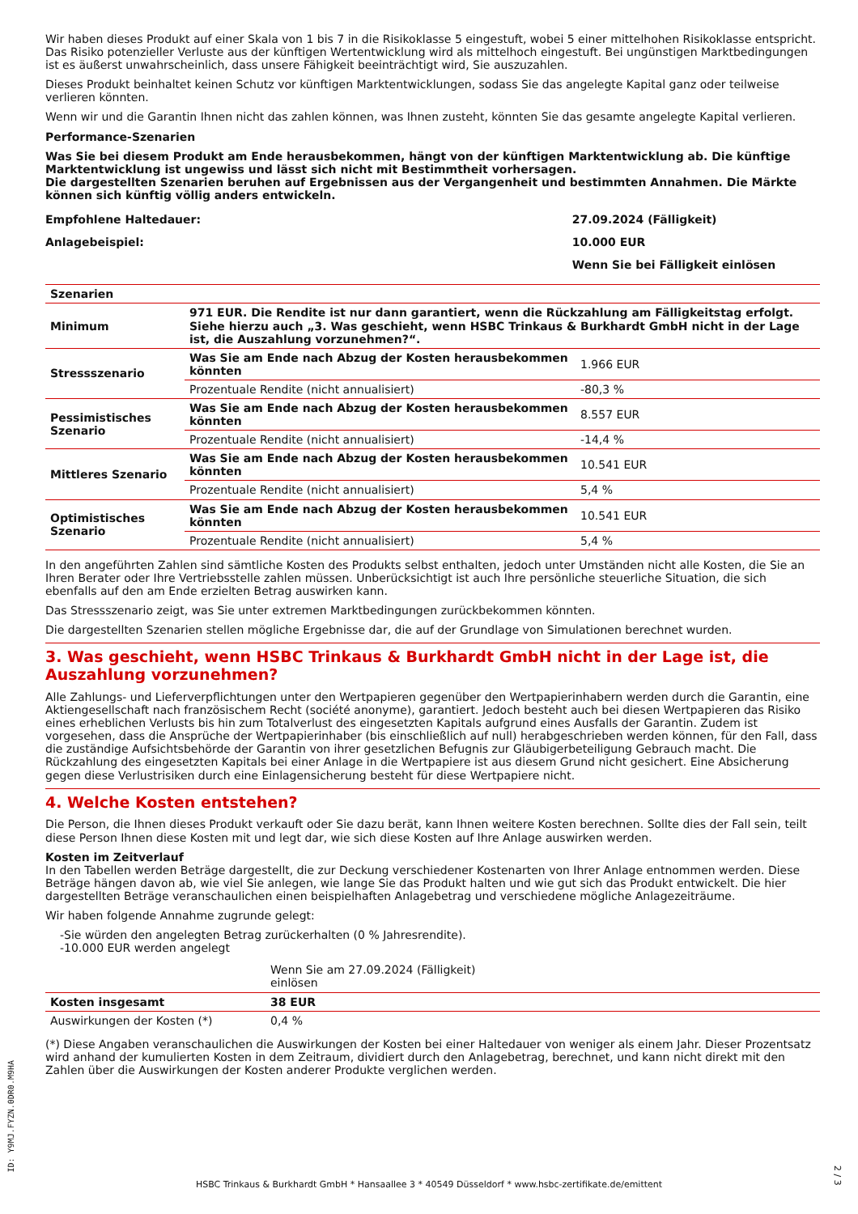Wir haben dieses Produkt auf einer Skala von 1 bis 7 in die Risikoklasse 5 eingestuft, wobei 5 einer mittelhohen Risikoklasse entspricht. Das Risiko potenzieller Verluste aus der künftigen Wertentwicklung wird als mittelhoch eingestuft. Bei ungünstigen Marktbedingungen ist es äußerst unwahrscheinlich, dass unsere Fähigkeit beeinträchtigt wird, Sie auszuzahlen.
Dieses Produkt beinhaltet keinen Schutz vor künftigen Marktentwicklungen, sodass Sie das angelegte Kapital ganz oder teilweise verlieren könnten.
Wenn wir und die Garantin Ihnen nicht das zahlen können, was Ihnen zusteht, könnten Sie das gesamte angelegte Kapital verlieren.
Performance-Szenarien
Was Sie bei diesem Produkt am Ende herausbekommen, hängt von der künftigen Marktentwicklung ab. Die künftige Marktentwicklung ist ungewiss und lässt sich nicht mit Bestimmtheit vorhersagen.
Die dargestellten Szenarien beruhen auf Ergebnissen aus der Vergangenheit und bestimmten Annahmen. Die Märkte können sich künftig völlig anders entwickeln.
| Empfohlene Haltedauer: | 27.09.2024 (Fälligkeit) |
| Anlagebeispiel: | 10.000 EUR |
| | Wenn Sie bei Fälligkeit einlösen |
| Szenarien | | |
| --- | --- | --- |
| Minimum | 971 EUR. Die Rendite ist nur dann garantiert, wenn die Rückzahlung am Fälligkeitstag erfolgt. Siehe hierzu auch „3. Was geschieht, wenn HSBC Trinkaus & Burkhardt GmbH nicht in der Lage ist, die Auszahlung vorzunehmen?“. | |
| Stressszenario | Was Sie am Ende nach Abzug der Kosten herausbekommen könnten | 1.966 EUR |
| | Prozentuale Rendite (nicht annualisiert) | -80,3 % |
| Pessimistisches Szenario | Was Sie am Ende nach Abzug der Kosten herausbekommen könnten | 8.557 EUR |
| | Prozentuale Rendite (nicht annualisiert) | -14,4 % |
| Mittleres Szenario | Was Sie am Ende nach Abzug der Kosten herausbekommen könnten | 10.541 EUR |
| | Prozentuale Rendite (nicht annualisiert) | 5,4 % |
| Optimistisches Szenario | Was Sie am Ende nach Abzug der Kosten herausbekommen könnten | 10.541 EUR |
| | Prozentuale Rendite (nicht annualisiert) | 5,4 % |
In den angeführten Zahlen sind sämtliche Kosten des Produkts selbst enthalten, jedoch unter Umständen nicht alle Kosten, die Sie an Ihren Berater oder Ihre Vertriebsstelle zahlen müssen. Unberücksichtigt ist auch Ihre persönliche steuerliche Situation, die sich ebenfalls auf den am Ende erzielten Betrag auswirken kann.
Das Stressszenario zeigt, was Sie unter extremen Marktbedingungen zurückbekommen könnten.
Die dargestellten Szenarien stellen mögliche Ergebnisse dar, die auf der Grundlage von Simulationen berechnet wurden.
3. Was geschieht, wenn HSBC Trinkaus & Burkhardt GmbH nicht in der Lage ist, die Auszahlung vorzunehmen?
Alle Zahlungs- und Lieferverpflichtungen unter den Wertpapieren gegenüber den Wertpapierinhabern werden durch die Garantin, eine Aktiengesellschaft nach französischem Recht (société anonyme), garantiert. Jedoch besteht auch bei diesen Wertpapieren das Risiko eines erheblichen Verlusts bis hin zum Totalverlust des eingesetzten Kapitals aufgrund eines Ausfalls der Garantin. Zudem ist vorgesehen, dass die Ansprüche der Wertpapierinhaber (bis einschließlich auf null) herabgeschrieben werden können, für den Fall, dass die zuständige Aufsichtsbehörde der Garantin von ihrer gesetzlichen Befugnis zur Gläubigerbeteiligung Gebrauch macht. Die Rückzahlung des eingesetzten Kapitals bei einer Anlage in die Wertpapiere ist aus diesem Grund nicht gesichert. Eine Absicherung gegen diese Verlustrisiken durch eine Einlagensicherung besteht für diese Wertpapiere nicht.
4. Welche Kosten entstehen?
Die Person, die Ihnen dieses Produkt verkauft oder Sie dazu berät, kann Ihnen weitere Kosten berechnen. Sollte dies der Fall sein, teilt diese Person Ihnen diese Kosten mit und legt dar, wie sich diese Kosten auf Ihre Anlage auswirken werden.
Kosten im Zeitverlauf
In den Tabellen werden Beträge dargestellt, die zur Deckung verschiedener Kostenarten von Ihrer Anlage entnommen werden. Diese Beträge hängen davon ab, wie viel Sie anlegen, wie lange Sie das Produkt halten und wie gut sich das Produkt entwickelt. Die hier dargestellten Beträge veranschaulichen einen beispielhaften Anlagebetrag und verschiedene mögliche Anlagezeiträume.
Wir haben folgende Annahme zugrunde gelegt:
-Sie würden den angelegten Betrag zurückerhalten (0 % Jahresrendite).
-10.000 EUR werden angelegt
| | Wenn Sie am 27.09.2024 (Fälligkeit) einlösen | |
| Kosten insgesamt | 38 EUR | |
| Auswirkungen der Kosten (*) | 0,4 % | |
(*) Diese Angaben veranschaulichen die Auswirkungen der Kosten bei einer Haltedauer von weniger als einem Jahr. Dieser Prozentsatz wird anhand der kumulierten Kosten in dem Zeitraum, dividiert durch den Anlagebetrag, berechnet, und kann nicht direkt mit den Zahlen über die Auswirkungen der Kosten anderer Produkte verglichen werden.
ID: Y9MJ.FYZN.0DR0.M9HA
HSBC Trinkaus & Burkhardt GmbH * Hansaallee 3 * 40549 Düsseldorf * www.hsbc-zertifikate.de/emittent
2 / 3